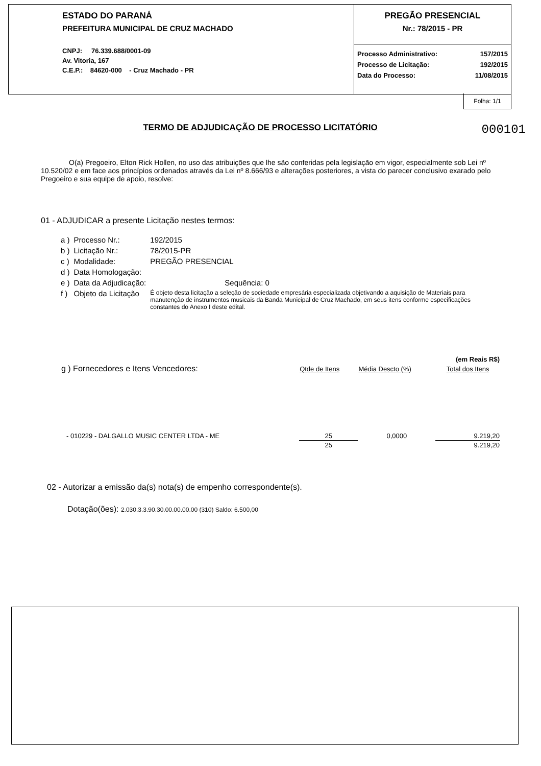ESTADO DO PARANÁ
PREFEITURA MUNICIPAL DE CRUZ MACHADO
CNPJ: 76.339.688/0001-09
Av. Vitoria, 167
C.E.P.: 84620-000 - Cruz Machado - PR
PREGÃO PRESENCIAL
Nr.: 78/2015 - PR
| Processo Administrativo: | 157/2015 |
| Processo de Licitação: | 192/2015 |
| Data do Processo: | 11/08/2015 |
Folha: 1/1
TERMO DE ADJUDICAÇÃO DE PROCESSO LICITATÓRIO
000101
O(a) Pregoeiro, Elton Rick Hollen, no uso das atribuições que lhe são conferidas pela legislação em vigor, especialmente sob Lei nº 10.520/02 e em face aos princípios ordenados através da Lei nº 8.666/93 e alterações posteriores, a vista do parecer conclusivo exarado pelo Pregoeiro e sua equipe de apoio, resolve:
01 - ADJUDICAR a presente Licitação nestes termos:
| a ) | Processo Nr.: | 192/2015 |
| b ) | Licitação Nr.: | 78/2015-PR |
| c ) | Modalidade: | PREGÃO PRESENCIAL |
| d ) | Data Homologação: | |
| e ) | Data da Adjudicação: | Sequência: 0 |
| f ) | Objeto da Licitação | É objeto desta licitação a seleção de sociedade empresária especializada objetivando a aquisição de Materiais para manutenção de instrumentos musicais da Banda Municipal de Cruz Machado, em seus itens conforme especificações constantes do Anexo I deste edital. |
| | | | (em Reais R$) |
| g ) Fornecedores e Itens Vencedores: | Qtde de Itens | Média Descto (%) | Total dos Itens |
| - 010229 - DALGALLO MUSIC CENTER LTDA - ME | 25 | 0,0000 | 9.219,20 |
| | 25 | | 9.219,20 |
02 - Autorizar a emissão da(s) nota(s) de empenho correspondente(s).
Dotação(ões): 2.030.3.3.90.30.00.00.00.00 (310) Saldo: 6.500,00